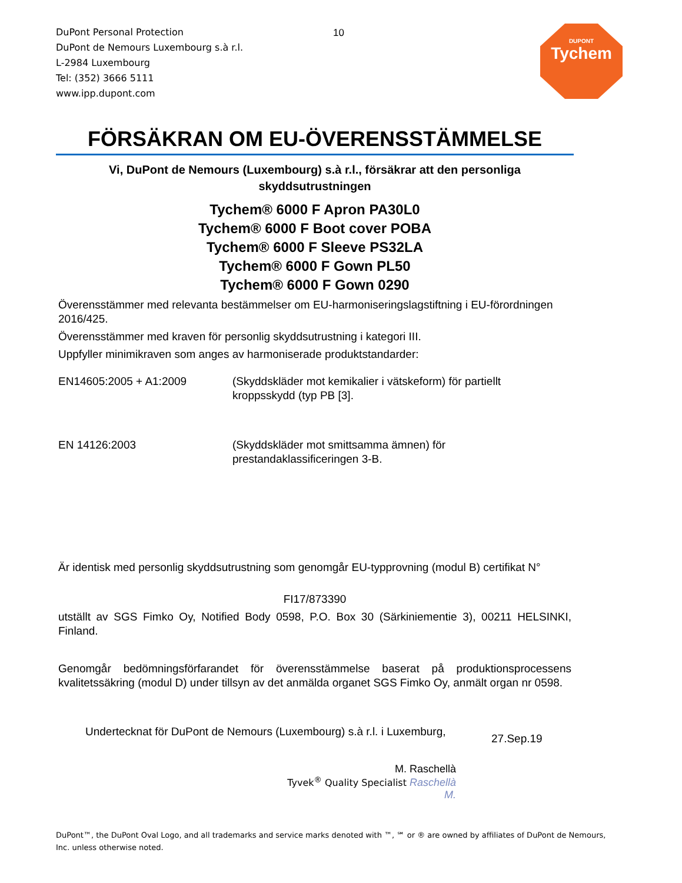DuPont Personal Protection
DuPont de Nemours Luxembourg s.à r.l.
L-2984 Luxembourg
Tel: (352) 3666 5111
www.ipp.dupont.com
10
DUPONT
Tychem
FÖRSÄKRAN OM EU-ÖVERENSSTÄMMELSE
Vi, DuPont de Nemours (Luxembourg) s.à r.l., försäkrar att den personliga skyddsutrustningen
Tychem® 6000 F Apron PA30L0
Tychem® 6000 F Boot cover POBA
Tychem® 6000 F Sleeve PS32LA
Tychem® 6000 F Gown PL50
Tychem® 6000 F Gown 0290
Överensstämmer med relevanta bestämmelser om EU-harmoniseringslagstiftning i EU-förordningen 2016/425.
Överensstämmer med kraven för personlig skyddsutrustning i kategori III.
Uppfyller minimikraven som anges av harmoniserade produktstandarder:
EN14605:2005 + A1:2009 (Skyddskläder mot kemikalier i vätskeform) för partiellt kroppsskydd (typ PB [3].
EN 14126:2003 (Skyddskläder mot smittsamma ämnen) för prestandaklassificeringen 3-B.
Är identisk med personlig skyddsutrustning som genomgår EU-typprovning (modul B) certifikat N°
FI17/873390
utställt av SGS Fimko Oy, Notified Body 0598, P.O. Box 30 (Särkiniementie 3), 00211 HELSINKI, Finland.
Genomgår bedömningsförfarandet för överensstämmelse baserat på produktionsprocessens kvalitetssäkring (modul D) under tillsyn av det anmälda organet SGS Fimko Oy, anmält organ nr 0598.
Undertecknat för DuPont de Nemours (Luxembourg) s.à r.l. i Luxemburg,
27.Sep.19
M. Raschellà
Tyvek<sup>®</sup> Quality Specialist Raschellà M.
DuPont™, the DuPont Oval Logo, and all trademarks and service marks denoted with ™, ℠ or ® are owned by affiliates of DuPont de Nemours, Inc. unless otherwise noted.